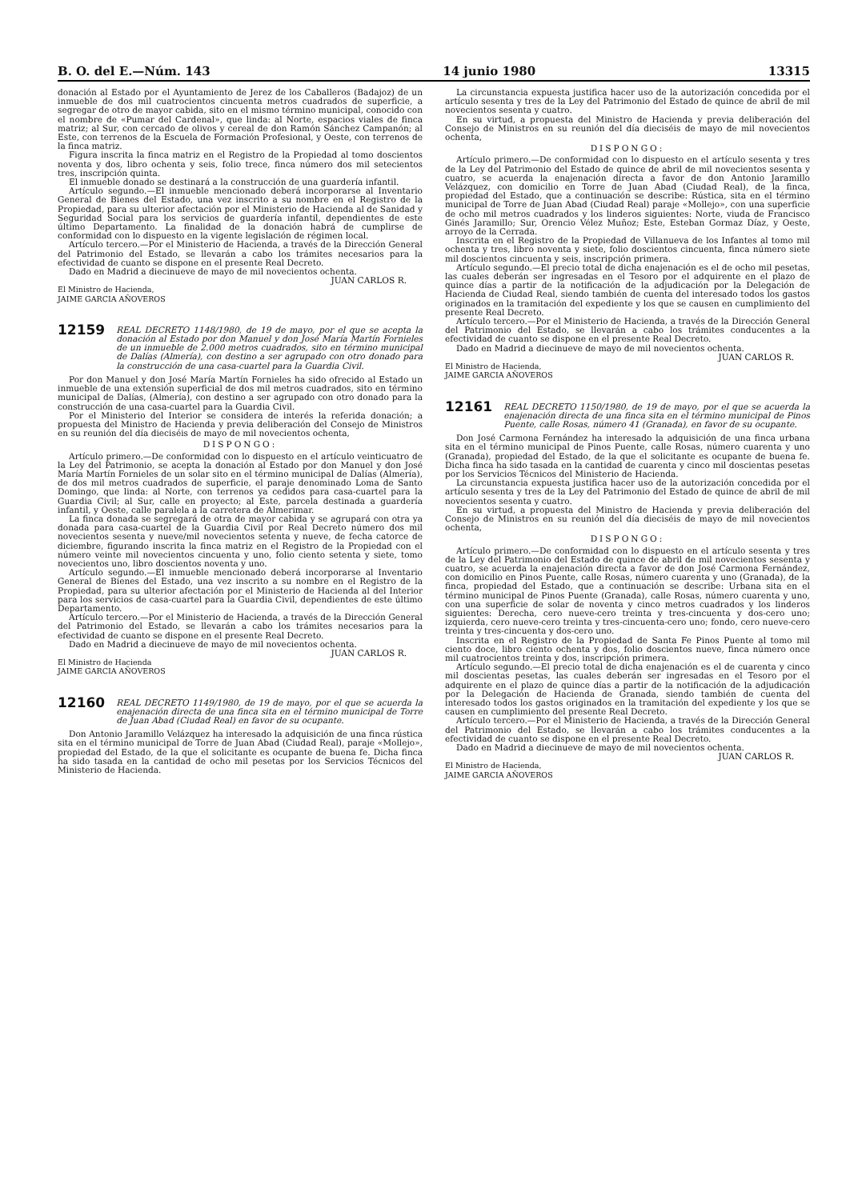B. O. del E.—Núm. 143 14 junio 1980 13315
donación al Estado por el Ayuntamiento de Jerez de los Caballeros (Badajoz) de un inmueble de dos mil cuatrocientos cincuenta metros cuadrados de superficie, a segregar de otro de mayor cabida, sito en el mismo término municipal, conocido con el nombre de «Pumar del Cardenal», que linda: al Norte, espacios viales de finca matriz; al Sur, con cercado de olivos y cereal de don Ramón Sánchez Campanón; al Este, con terrenos de la Escuela de Formación Profesional, y Oeste, con terrenos de la finca matriz.
Figura inscrita la finca matriz en el Registro de la Propiedad al tomo doscientos noventa y dos, libro ochenta y seis, folio trece, finca número dos mil setecientos tres, inscripción quinta.
El inmueble donado se destinará a la construcción de una guardería infantil.
Artículo segundo.—El inmueble mencionado deberá incorporarse al Inventario General de Bienes del Estado, una vez inscrito a su nombre en el Registro de la Propiedad, para su ulterior afectación por el Ministerio de Hacienda al de Sanidad y Seguridad Social para los servicios de guardería infantil, dependientes de este último Departamento. La finalidad de la donación habrá de cumplirse de conformidad con lo dispuesto en la vigente legislación de régimen local.
Artículo tercero.—Por el Ministerio de Hacienda, a través de la Dirección General del Patrimonio del Estado, se llevarán a cabo los trámites necesarios para la efectividad de cuanto se dispone en el presente Real Decreto.
Dado en Madrid a diecinueve de mayo de mil novecientos ochenta.
JUAN CARLOS R.
El Ministro de Hacienda,
JAIME GARCIA AÑOVEROS
12159 REAL DECRETO 1148/1980, de 19 de mayo, por el que se acepta la donación al Estado por don Manuel y don José María Martín Fornieles de un inmueble de 2.000 metros cuadrados, sito en término municipal de Dalías (Almería), con destino a ser agrupado con otro donado para la construcción de una casa-cuartel para la Guardia Civil.
Por don Manuel y don José María Martín Fornieles ha sido ofrecido al Estado un inmueble de una extensión superficial de dos mil metros cuadrados, sito en término municipal de Dalías, (Almería), con destino a ser agrupado con otro donado para la construcción de una casa-cuartel para la Guardia Civil.
Por el Ministerio del Interior se considera de interés la referida donación; a propuesta del Ministro de Hacienda y previa deliberación del Consejo de Ministros en su reunión del día dieciséis de mayo de mil novecientos ochenta,
DISPONGO:
Artículo primero.—De conformidad con lo dispuesto en el artículo veinticuatro de la Ley del Patrimonio, se acepta la donación al Estado por don Manuel y don José María Martín Fornieles de un solar sito en el término municipal de Dalías (Almería), de dos mil metros cuadrados de superficie, el paraje denominado Loma de Santo Domingo, que linda: al Norte, con terrenos ya cedidos para casa-cuartel para la Guardia Civil; al Sur, calle en proyecto; al Este, parcela destinada a guardería infantil, y Oeste, calle paralela a la carretera de Almerimar.
La finca donada se segregará de otra de mayor cabida y se agrupará con otra ya donada para casa-cuartel de la Guardia Civil por Real Decreto número dos mil novecientos sesenta y nueve/mil novecientos setenta y nueve, de fecha catorce de diciembre, figurando inscrita la finca matriz en el Registro de la Propiedad con el número veinte mil novecientos cincuenta y uno, folio ciento setenta y siete, tomo novecientos uno, libro doscientos noventa y uno.
Artículo segundo.—El inmueble mencionado deberá incorporarse al Inventario General de Bienes del Estado, una vez inscrito a su nombre en el Registro de la Propiedad, para su ulterior afectación por el Ministerio de Hacienda al del Interior para los servicios de casa-cuartel para la Guardia Civil, dependientes de este último Departamento.
Artículo tercero.—Por el Ministerio de Hacienda, a través de la Dirección General del Patrimonio del Estado, se llevarán a cabo los trámites necesarios para la efectividad de cuanto se dispone en el presente Real Decreto.
Dado en Madrid a diecinueve de mayo de mil novecientos ochenta.
JUAN CARLOS R.
El Ministro de Hacienda
JAIME GARCIA AÑOVEROS
12160 REAL DECRETO 1149/1980, de 19 de mayo, por el que se acuerda la enajenación directa de una finca sita en el término municipal de Torre de Juan Abad (Ciudad Real) en favor de su ocupante.
Don Antonio Jaramillo Velázquez ha interesado la adquisición de una finca rústica sita en el término municipal de Torre de Juan Abad (Ciudad Real), paraje «Mollejo», propiedad del Estado, de la que el solicitante es ocupante de buena fe. Dicha finca ha sido tasada en la cantidad de ocho mil pesetas por los Servicios Técnicos del Ministerio de Hacienda.
La circunstancia expuesta justifica hacer uso de la autorización concedida por el artículo sesenta y tres de la Ley del Patrimonio del Estado de quince de abril de mil novecientos sesenta y cuatro.
En su virtud, a propuesta del Ministro de Hacienda y previa deliberación del Consejo de Ministros en su reunión del día dieciséis de mayo de mil novecientos ochenta,
DISPONGO:
Artículo primero.—De conformidad con lo dispuesto en el artículo sesenta y tres de la Ley del Patrimonio del Estado de quince de abril de mil novecientos sesenta y cuatro, se acuerda la enajenación directa a favor de don Antonio Jaramillo Velázquez, con domicilio en Torre de Juan Abad (Ciudad Real), de la finca, propiedad del Estado, que a continuación se describe: Rústica, sita en el término municipal de Torre de Juan Abad (Ciudad Real) paraje «Mollejo», con una superficie de ocho mil metros cuadrados y los linderos siguientes: Norte, viuda de Francisco Ginés Jaramillo; Sur, Orencio Vélez Muñoz; Este, Esteban Gormaz Díaz, y Oeste, arroyo de la Cerrada.
Inscrita en el Registro de la Propiedad de Villanueva de los Infantes al tomo mil ochenta y tres, libro noventa y siete, folio doscientos cincuenta, finca número siete mil doscientos cincuenta y seis, inscripción primera.
Artículo segundo.—El precio total de dicha enajenación es el de ocho mil pesetas, las cuales deberán ser ingresadas en el Tesoro por el adquirente en el plazo de quince días a partir de la notificación de la adjudicación por la Delegación de Hacienda de Ciudad Real, siendo también de cuenta del interesado todos los gastos originados en la tramitación del expediente y los que se causen en cumplimiento del presente Real Decreto.
Artículo tercero.—Por el Ministerio de Hacienda, a través de la Dirección General del Patrimonio del Estado, se llevarán a cabo los trámites conducentes a la efectividad de cuanto se dispone en el presente Real Decreto.
Dado en Madrid a diecinueve de mayo de mil novecientos ochenta.
JUAN CARLOS R.
El Ministro de Hacienda,
JAIME GARCIA AÑOVEROS
12161 REAL DECRETO 1150/1980, de 19 de mayo, por el que se acuerda la enajenación directa de una finca sita en el término municipal de Pinos Puente, calle Rosas, número 41 (Granada), en favor de su ocupante.
Don José Carmona Fernández ha interesado la adquisición de una finca urbana sita en el término municipal de Pinos Puente, calle Rosas, número cuarenta y uno (Granada), propiedad del Estado, de la que el solicitante es ocupante de buena fe. Dicha finca ha sido tasada en la cantidad de cuarenta y cinco mil doscientas pesetas por los Servicios Técnicos del Ministerio de Hacienda.
La circunstancia expuesta justifica hacer uso de la autorización concedida por el artículo sesenta y tres de la Ley del Patrimonio del Estado de quince de abril de mil novecientos sesenta y cuatro.
En su virtud, a propuesta del Ministro de Hacienda y previa deliberación del Consejo de Ministros en su reunión del día dieciséis de mayo de mil novecientos ochenta,
DISPONGO:
Artículo primero.—De conformidad con lo dispuesto en el artículo sesenta y tres de la Ley del Patrimonio del Estado de quince de abril de mil novecientos sesenta y cuatro, se acuerda la enajenación directa a favor de don José Carmona Fernández, con domicilio en Pinos Puente, calle Rosas, número cuarenta y uno (Granada), de la finca, propiedad del Estado, que a continuación se describe: Urbana sita en el término municipal de Pinos Puente (Granada), calle Rosas, número cuarenta y uno, con una superficie de solar de noventa y cinco metros cuadrados y los linderos siguientes: Derecha, cero nueve-cero treinta y tres-cincuenta y dos-cero uno; izquierda, cero nueve-cero treinta y tres-cincuenta-cero uno; fondo, cero nueve-cero treinta y tres-cincuenta y dos-cero uno.
Inscrita en el Registro de la Propiedad de Santa Fe Pinos Puente al tomo mil ciento doce, libro ciento ochenta y dos, folio doscientos nueve, finca número once mil cuatrocientos treinta y dos, inscripción primera.
Artículo segundo.—El precio total de dicha enajenación es el de cuarenta y cinco mil doscientas pesetas, las cuales deberán ser ingresadas en el Tesoro por el adquirente en el plazo de quince días a partir de la notificación de la adjudicación por la Delegación de Hacienda de Granada, siendo también de cuenta del interesado todos los gastos originados en la tramitación del expediente y los que se causen en cumplimiento del presente Real Decreto.
Artículo tercero.—Por el Ministerio de Hacienda, a través de la Dirección General del Patrimonio del Estado, se llevarán a cabo los trámites conducentes a la efectividad de cuanto se dispone en el presente Real Decreto.
Dado en Madrid a diecinueve de mayo de mil novecientos ochenta.
JUAN CARLOS R.
El Ministro de Hacienda,
JAIME GARCIA AÑOVEROS